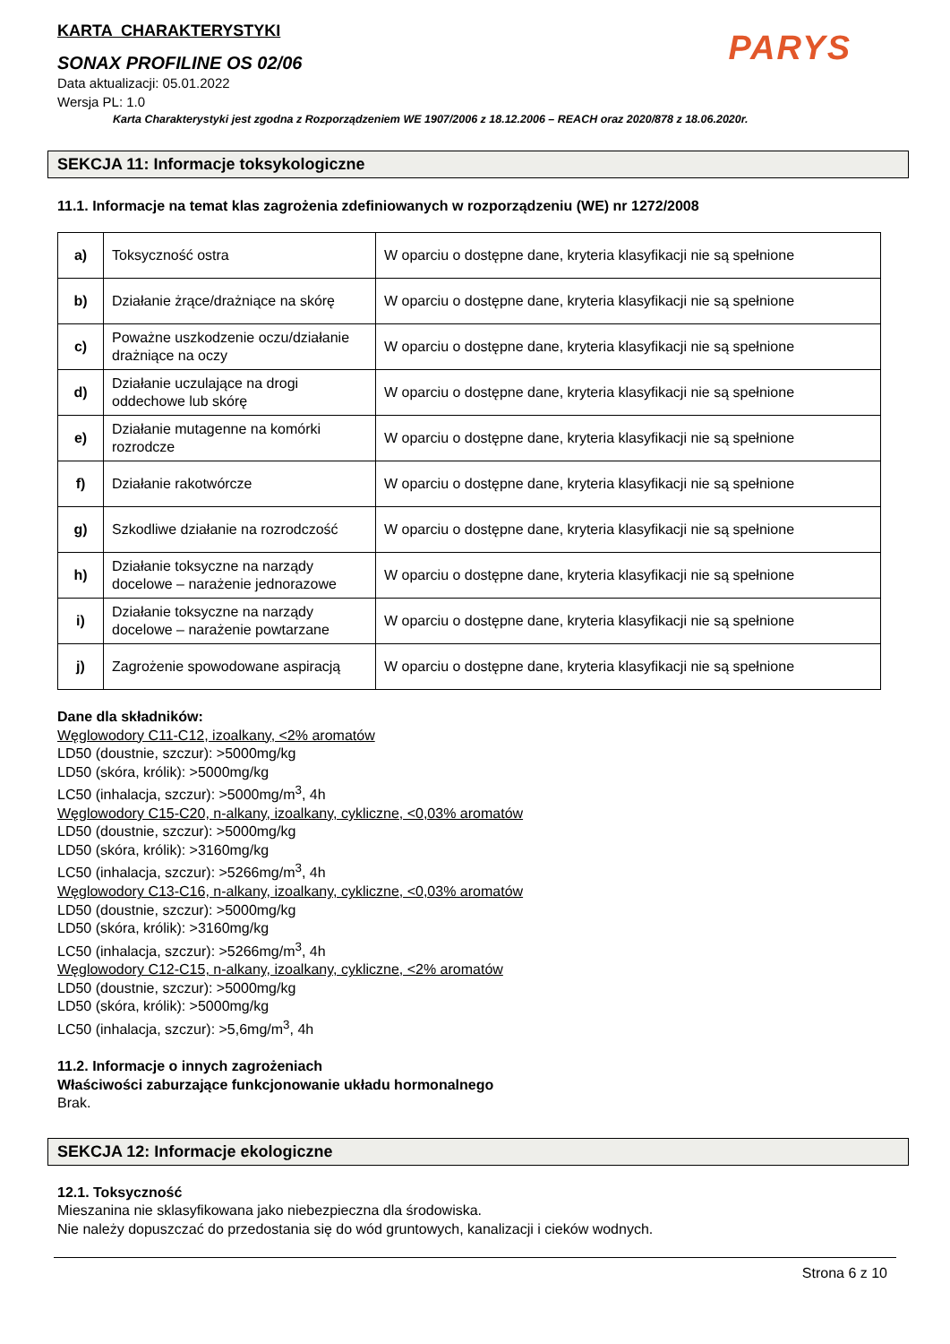PARYS
KARTA CHARAKTERYSTYKI
SONAX PROFILINE OS 02/06
Data aktualizacji: 05.01.2022
Wersja PL: 1.0
Karta Charakterystyki jest zgodna z Rozporządzeniem WE 1907/2006 z 18.12.2006 – REACH oraz 2020/878 z 18.06.2020r.
SEKCJA 11: Informacje toksykologiczne
11.1. Informacje na temat klas zagrożenia zdefiniowanych w rozporządzeniu (WE) nr 1272/2008
| a) | Toksyczność ostra | W oparciu o dostępne dane, kryteria klasyfikacji nie są spełnione |
| b) | Działanie żrące/drażniące na skórę | W oparciu o dostępne dane, kryteria klasyfikacji nie są spełnione |
| c) | Poważne uszkodzenie oczu/działanie drażniące na oczy | W oparciu o dostępne dane, kryteria klasyfikacji nie są spełnione |
| d) | Działanie uczulające na drogi oddechowe lub skórę | W oparciu o dostępne dane, kryteria klasyfikacji nie są spełnione |
| e) | Działanie mutagenne na komórki rozrodcze | W oparciu o dostępne dane, kryteria klasyfikacji nie są spełnione |
| f) | Działanie rakotwórcze | W oparciu o dostępne dane, kryteria klasyfikacji nie są spełnione |
| g) | Szkodliwe działanie na rozrodczość | W oparciu o dostępne dane, kryteria klasyfikacji nie są spełnione |
| h) | Działanie toksyczne na narządy docelowe – narażenie jednorazowe | W oparciu o dostępne dane, kryteria klasyfikacji nie są spełnione |
| i) | Działanie toksyczne na narządy docelowe – narażenie powtarzane | W oparciu o dostępne dane, kryteria klasyfikacji nie są spełnione |
| j) | Zagrożenie spowodowane aspiracją | W oparciu o dostępne dane, kryteria klasyfikacji nie są spełnione |
Dane dla składników:
Węglowodory C11-C12, izoalkany, <2% aromatów
LD50 (doustnie, szczur): >5000mg/kg
LD50 (skóra, królik): >5000mg/kg
LC50 (inhalacja, szczur): >5000mg/m<sup>3</sup>, 4h
Węglowodory C15-C20, n-alkany, izoalkany, cykliczne, <0,03% aromatów
LD50 (doustnie, szczur): >5000mg/kg
LD50 (skóra, królik): >3160mg/kg
LC50 (inhalacja, szczur): >5266mg/m<sup>3</sup>, 4h
Węglowodory C13-C16, n-alkany, izoalkany, cykliczne, <0,03% aromatów
LD50 (doustnie, szczur): >5000mg/kg
LD50 (skóra, królik): >3160mg/kg
LC50 (inhalacja, szczur): >5266mg/m<sup>3</sup>, 4h
Węglowodory C12-C15, n-alkany, izoalkany, cykliczne, <2% aromatów
LD50 (doustnie, szczur): >5000mg/kg
LD50 (skóra, królik): >5000mg/kg
LC50 (inhalacja, szczur): >5,6mg/m<sup>3</sup>, 4h
11.2. Informacje o innych zagrożeniach
Właściwości zaburzające funkcjonowanie układu hormonalnego
Brak.
SEKCJA 12: Informacje ekologiczne
12.1. Toksyczność
Mieszanina nie sklasyfikowana jako niebezpieczna dla środowiska.
Nie należy dopuszczać do przedostania się do wód gruntowych, kanalizacji i cieków wodnych.
Strona 6 z 10